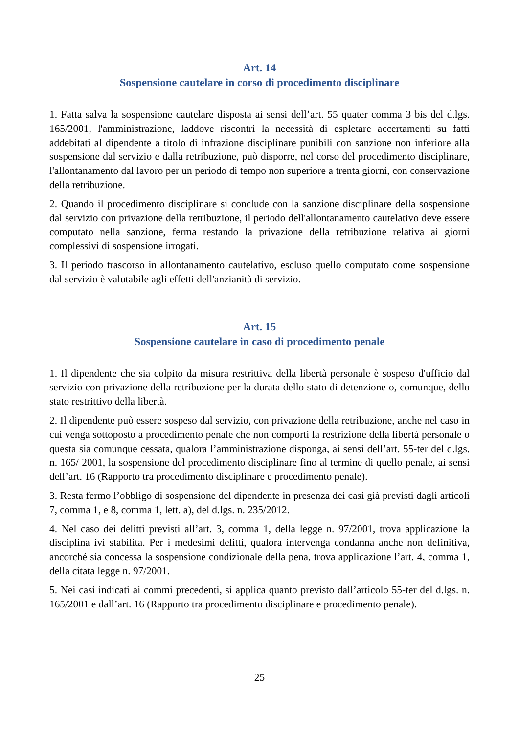Art. 14
Sospensione cautelare in corso di procedimento disciplinare
1. Fatta salva la sospensione cautelare disposta ai sensi dell’art. 55 quater comma 3 bis del d.lgs. 165/2001, l'amministrazione, laddove riscontri la necessità di espletare accertamenti su fatti addebitati al dipendente a titolo di infrazione disciplinare punibili con sanzione non inferiore alla sospensione dal servizio e dalla retribuzione, può disporre, nel corso del procedimento disciplinare, l'allontanamento dal lavoro per un periodo di tempo non superiore a trenta giorni, con conservazione della retribuzione.
2. Quando il procedimento disciplinare si conclude con la sanzione disciplinare della sospensione dal servizio con privazione della retribuzione, il periodo dell'allontanamento cautelativo deve essere computato nella sanzione, ferma restando la privazione della retribuzione relativa ai giorni complessivi di sospensione irrogati.
3. Il periodo trascorso in allontanamento cautelativo, escluso quello computato come sospensione dal servizio è valutabile agli effetti dell'anzianità di servizio.
Art. 15
Sospensione cautelare in caso di procedimento penale
1. Il dipendente che sia colpito da misura restrittiva della libertà personale è sospeso d'ufficio dal servizio con privazione della retribuzione per la durata dello stato di detenzione o, comunque, dello stato restrittivo della libertà.
2. Il dipendente può essere sospeso dal servizio, con privazione della retribuzione, anche nel caso in cui venga sottoposto a procedimento penale che non comporti la restrizione della libertà personale o questa sia comunque cessata, qualora l’amministrazione disponga, ai sensi dell’art. 55-ter del d.lgs. n. 165/ 2001, la sospensione del procedimento disciplinare fino al termine di quello penale, ai sensi dell’art. 16 (Rapporto tra procedimento disciplinare e procedimento penale).
3. Resta fermo l’obbligo di sospensione del dipendente in presenza dei casi già previsti dagli articoli 7, comma 1, e 8, comma 1, lett. a), del d.lgs. n. 235/2012.
4. Nel caso dei delitti previsti all’art. 3, comma 1, della legge n. 97/2001, trova applicazione la disciplina ivi stabilita. Per i medesimi delitti, qualora intervenga condanna anche non definitiva, ancorché sia concessa la sospensione condizionale della pena, trova applicazione l’art. 4, comma 1, della citata legge n. 97/2001.
5. Nei casi indicati ai commi precedenti, si applica quanto previsto dall’articolo 55-ter del d.lgs. n. 165/2001 e dall’art. 16 (Rapporto tra procedimento disciplinare e procedimento penale).
25